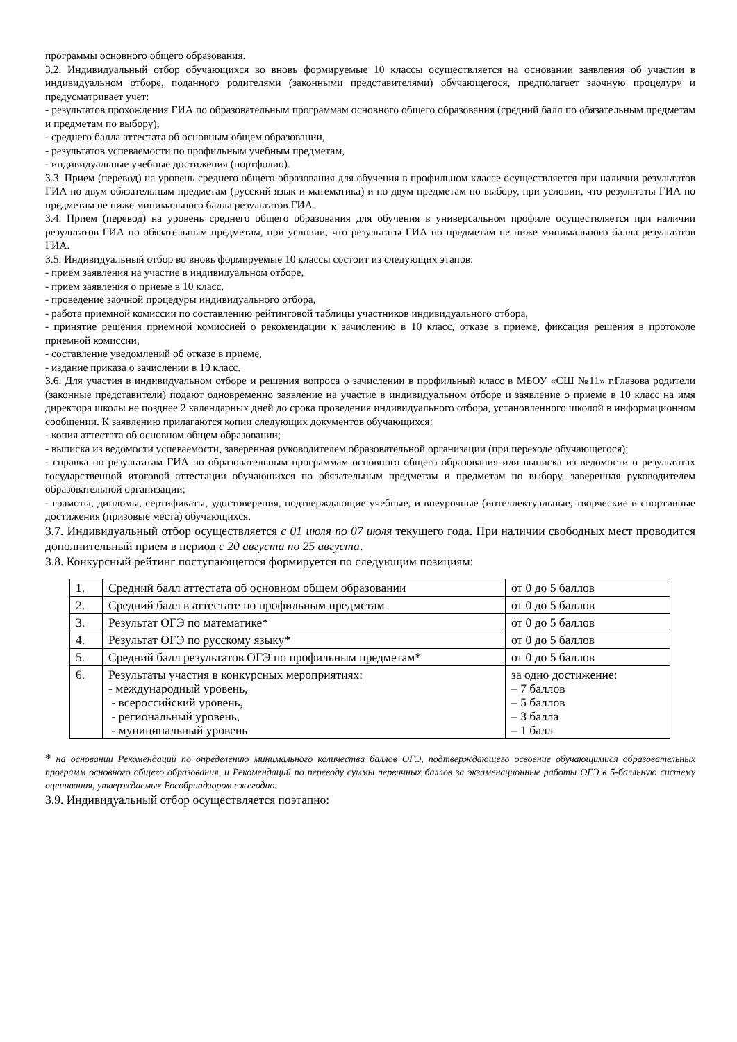программы основного общего образования.
3.2. Индивидуальный отбор обучающихся во вновь формируемые 10 классы осуществляется на основании заявления об участии в индивидуальном отборе, поданного родителями (законными представителями) обучающегося, предполагает заочную процедуру и предусматривает учет:
- результатов прохождения ГИА по образовательным программам основного общего образования (средний балл по обязательным предметам и предметам по выбору),
- среднего балла аттестата об основным общем образовании,
- результатов успеваемости по профильным учебным предметам,
- индивидуальные учебные достижения (портфолио).
3.3. Прием (перевод) на уровень среднего общего образования для обучения в профильном классе осуществляется при наличии результатов ГИА по двум обязательным предметам (русский язык и математика) и по двум предметам по выбору, при условии, что результаты ГИА по предметам не ниже минимального балла результатов ГИА.
3.4. Прием (перевод) на уровень среднего общего образования для обучения в универсальном профиле осуществляется при наличии результатов ГИА по обязательным предметам, при условии, что результаты ГИА по предметам не ниже минимального балла результатов ГИА.
3.5. Индивидуальный отбор во вновь формируемые 10 классы состоит из следующих этапов:
- прием заявления на участие в индивидуальном отборе,
- прием заявления о приеме в 10 класс,
- проведение заочной процедуры индивидуального отбора,
- работа приемной комиссии по составлению рейтинговой таблицы участников индивидуального отбора,
- принятие решения приемной комиссией о рекомендации к зачислению в 10 класс, отказе в приеме, фиксация решения в протоколе приемной комиссии,
- составление уведомлений об отказе в приеме,
- издание приказа о зачислении в 10 класс.
3.6. Для участия в индивидуальном отборе и решения вопроса о зачислении в профильный класс в МБОУ «СШ №11» г.Глазова родители (законные представители) подают одновременно заявление на участие в индивидуальном отборе и заявление о приеме в 10 класс на имя директора школы не позднее 2 календарных дней до срока проведения индивидуального отбора, установленного школой в информационном сообщении. К заявлению прилагаются копии следующих документов обучающихся:
- копия аттестата об основном общем образовании;
- выписка из ведомости успеваемости, заверенная руководителем образовательной организации (при переходе обучающегося);
- справка по результатам ГИА по образовательным программам основного общего образования или выписка из ведомости о результатах государственной итоговой аттестации обучающихся по обязательным предметам и предметам по выбору, заверенная руководителем образовательной организации;
- грамоты, дипломы, сертификаты, удостоверения, подтверждающие учебные, и внеурочные (интеллектуальные, творческие и спортивные достижения (призовые места) обучающихся.
3.7. Индивидуальный отбор осуществляется с 01 июля по 07 июля текущего года. При наличии свободных мест проводится дополнительный прием в период с 20 августа по 25 августа.
3.8. Конкурсный рейтинг поступающегося формируется по следующим позициям:
| 1. | Средний балл аттестата об основном общем образовании | от 0 до 5 баллов |
| 2. | Средний балл в аттестате по профильным предметам | от 0 до 5 баллов |
| 3. | Результат ОГЭ по математике* | от 0 до 5 баллов |
| 4. | Результат ОГЭ по русскому языку* | от 0 до 5 баллов |
| 5. | Средний балл результатов ОГЭ по профильным предметам* | от 0 до 5 баллов |
| 6. | Результаты участия в конкурсных мероприятиях: - международный уровень, - всероссийский уровень, - региональный уровень, - муниципальный уровень | за одно достижение: – 7 баллов – 5 баллов – 3 балла – 1 балл |
* на основании Рекомендаций по определению минимального количества баллов ОГЭ, подтверждающего освоение обучающимися образовательных программ основного общего образования, и Рекомендаций по переводу суммы первичных баллов за экзаменационные работы ОГЭ в 5-балльную систему оценивания, утверждаемых Рособрнадзором ежегодно.
3.9. Индивидуальный отбор осуществляется поэтапно: